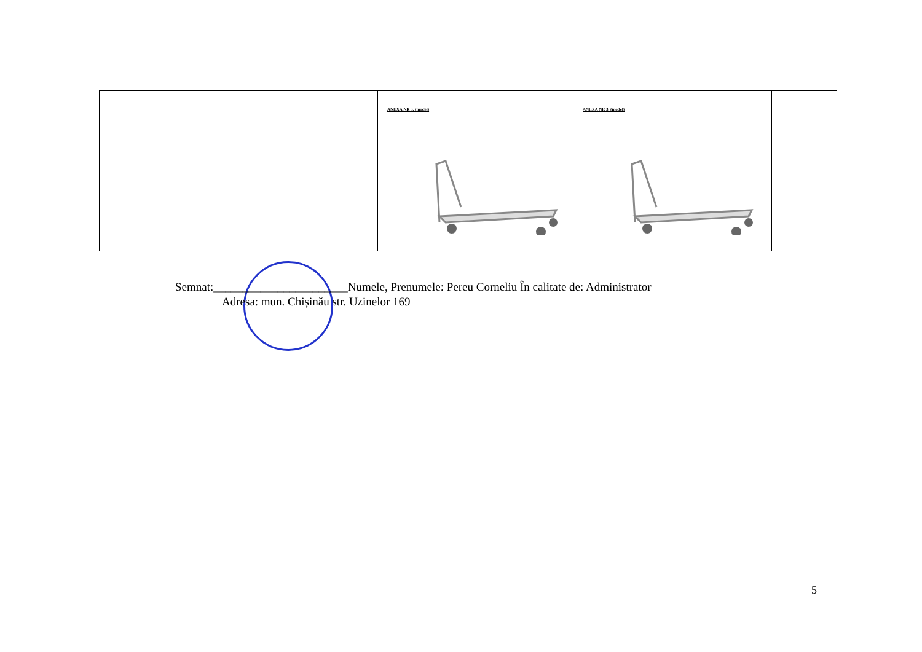| | | | | ANEXA NR 3, (model) | ANEXA NR 3, (model) | |
Semnat:_______________________Numele, Prenumele: Pereu Corneliu În calitate de: Administrator
Adresa: mun. Chișinău str. Uzinelor 169
5